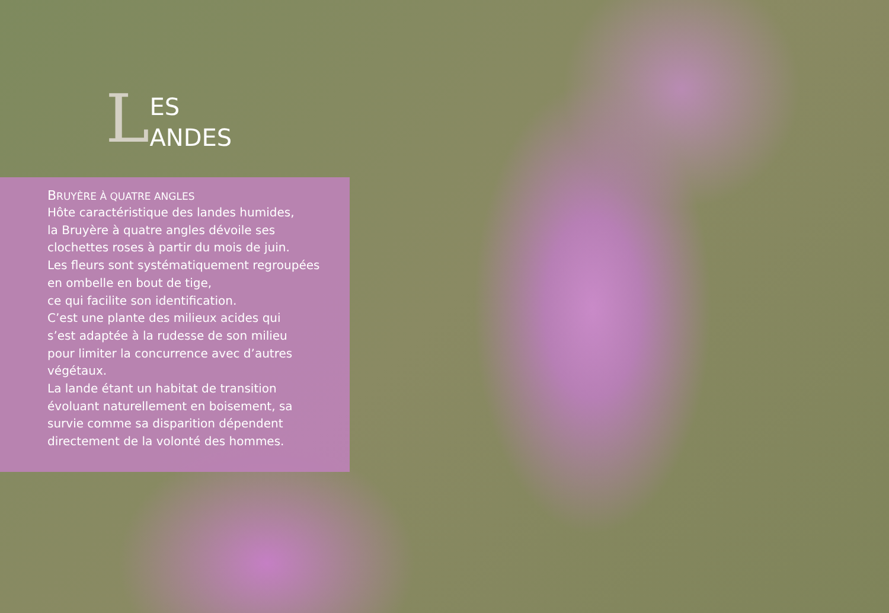L
ES
ANDES
BRUYÈRE À QUATRE ANGLES
Hôte caractéristique des landes humides,
la Bruyère à quatre angles dévoile ses
clochettes roses à partir du mois de juin.
Les fleurs sont systématiquement regroupées
en ombelle en bout de tige,
ce qui facilite son identification.
C’est une plante des milieux acides qui
s’est adaptée à la rudesse de son milieu
pour limiter la concurrence avec d’autres
végétaux.
La lande étant un habitat de transition
évoluant naturellement en boisement, sa
survie comme sa disparition dépendent
directement de la volonté des hommes.